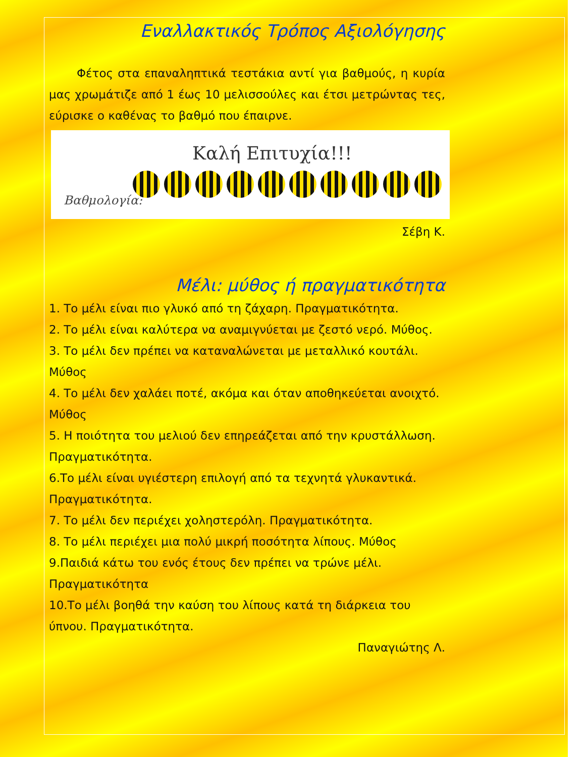Εναλλακτικός Τρόπος Αξιολόγησης
Φέτος στα επαναληπτικά τεστάκια αντί για βαθμούς, η κυρία μας χρωμάτιζε από 1 έως 10 μελισσούλες και έτσι μετρώντας τες, εύρισκε ο καθένας το βαθμό που έπαιρνε.
Καλή Επιτυχία!!!
Βαθμολογία:
Σέβη Κ.
Μέλι: μύθος ή πραγματικότητα
1. Το μέλι είναι πιο γλυκό από τη ζάχαρη. Πραγματικότητα.
2. Το μέλι είναι καλύτερα να αναμιγνύεται με ζεστό νερό. Μύθος.
3. Το μέλι δεν πρέπει να καταναλώνεται με μεταλλικό κουτάλι. Μύθος
4. Το μέλι δεν χαλάει ποτέ, ακόμα και όταν αποθηκεύεται ανοιχτό. Μύθος
5. Η ποιότητα του μελιού δεν επηρεάζεται από την κρυστάλλωση. Πραγματικότητα.
6.Το μέλι είναι υγιέστερη επιλογή από τα τεχνητά γλυκαντικά. Πραγματικότητα.
7. Το μέλι δεν περιέχει χοληστερόλη. Πραγματικότητα.
8. Το μέλι περιέχει μια πολύ μικρή ποσότητα λίπους. Μύθος
9.Παιδιά κάτω του ενός έτους δεν πρέπει να τρώνε μέλι. Πραγματικότητα
10.Το μέλι βοηθά την καύση του λίπους κατά τη διάρκεια του ύπνου. Πραγματικότητα.
Παναγιώτης Λ.